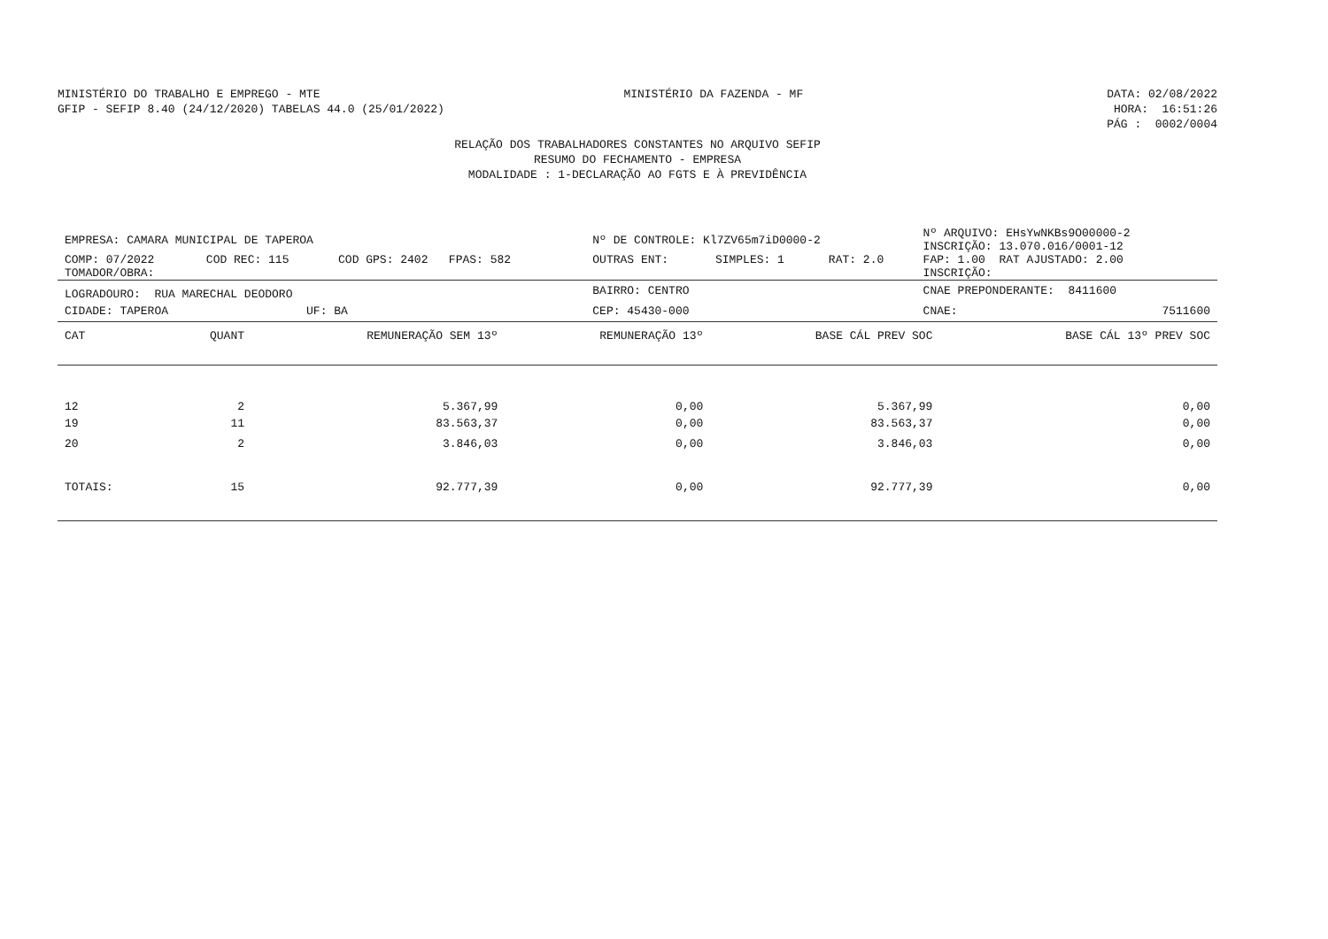MINISTÉRIO DO TRABALHO E EMPREGO - MTE MINISTÉRIO DA FAZENDA - MF DATA: 02/08/2022
GFIP - SEFIP 8.40 (24/12/2020) TABELAS 44.0 (25/01/2022) HORA: 16:51:26
PÁG : 0002/0004
RELAÇÃO DOS TRABALHADORES CONSTANTES NO ARQUIVO SEFIP
RESUMO DO FECHAMENTO - EMPRESA
MODALIDADE : 1-DECLARAÇÃO AO FGTS E À PREVIDÊNCIA
| EMPRESA: CAMARA MUNICIPAL DE TAPEROA | | | Nº DE CONTROLE: Kl7ZV65m7iD0000-2 | | | Nº ARQUIVO: EHsYwNKBs9O00000-2 INSCRIÇÃO: 13.070.016/0001-12 | |
| COMP: 07/2022 | COD REC: 115 | COD GPS: 2402 FPAS: 582 | OUTRAS ENT: | SIMPLES: 1 | RAT: 2.0 | FAP: 1.00 RAT AJUSTADO: 2.00 | |
| TOMADOR/OBRA: | | | | | | INSCRIÇÃO: | |
| LOGRADOURO: RUA MARECHAL DEODORO | | | BAIRRO: CENTRO | | | CNAE PREPONDERANTE: 8411600 | |
| CIDADE: TAPEROA UF: BA | | | CEP: 45430-000 | | | CNAE: | 7511600 |
| CAT | QUANT | REMUNERAÇÃO SEM 13º | REMUNERAÇÃO 13º | BASE CÁL PREV SOC | BASE CÁL 13º PREV SOC |
| --- | --- | --- | --- | --- | --- |
| 12 | 2 | 5.367,99 | 0,00 | 5.367,99 | 0,00 |
| 19 | 11 | 83.563,37 | 0,00 | 83.563,37 | 0,00 |
| 20 | 2 | 3.846,03 | 0,00 | 3.846,03 | 0,00 |
| TOTAIS: | 15 | 92.777,39 | 0,00 | 92.777,39 | 0,00 |